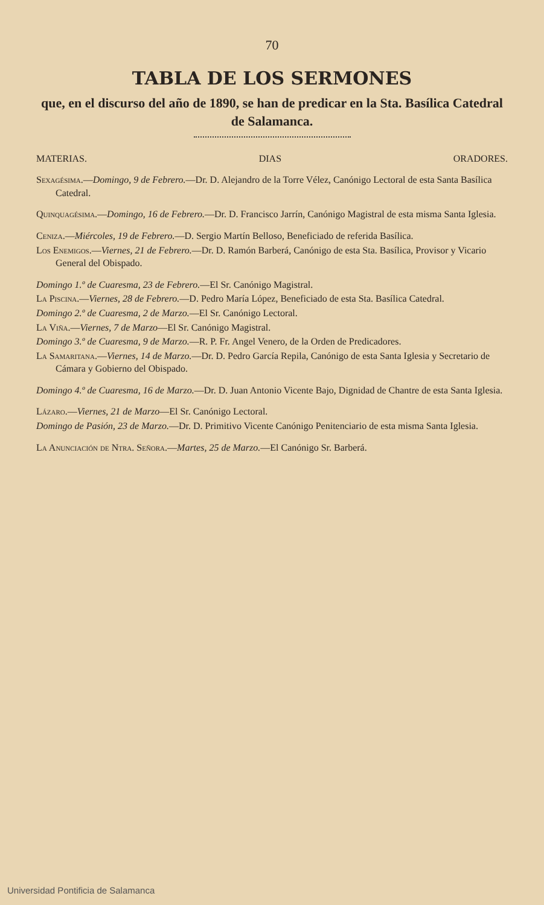70
TABLA DE LOS SERMONES
que, en el discurso del año de 1890, se han de predicar en la Sta. Basílica Catedral de Salamanca.
MATERIAS. DIAS ORADORES.
Sexagésima.—Domingo, 9 de Febrero.—Dr. D. Alejandro de la Torre Vélez, Canónigo Lectoral de esta Santa Basílica Catedral.
Quinquagésima.—Domingo, 16 de Febrero.—Dr. D. Francisco Jarrín, Canónigo Magistral de esta misma Santa Iglesia.
Ceniza.—Miércoles, 19 de Febrero.—D. Sergio Martín Belloso, Beneficiado de referida Basílica.
Los Enemigos.—Viernes, 21 de Febrero.—Dr. D. Ramón Barberá, Canónigo de esta Sta. Basílica, Provisor y Vicario General del Obispado.
Domingo 1.º de Cuaresma, 23 de Febrero.—El Sr. Canónigo Magistral.
La Piscina.—Viernes, 28 de Febrero.—D. Pedro María López, Beneficiado de esta Sta. Basílica Catedral.
Domingo 2.º de Cuaresma, 2 de Marzo.—El Sr. Canónigo Lectoral.
La Viña.—Viernes, 7 de Marzo—El Sr. Canónigo Magistral.
Domingo 3.º de Cuaresma, 9 de Marzo.—R. P. Fr. Angel Venero, de la Orden de Predicadores.
La Samaritana.—Viernes, 14 de Marzo.—Dr. D. Pedro García Repila, Canónigo de esta Santa Iglesia y Secretario de Cámara y Gobierno del Obispado.
Domingo 4.º de Cuaresma, 16 de Marzo.—Dr. D. Juan Antonio Vicente Bajo, Dignidad de Chantre de esta Santa Iglesia.
Lázaro.—Viernes, 21 de Marzo—El Sr. Canónigo Lectoral.
Domingo de Pasión, 23 de Marzo.—Dr. D. Primitivo Vicente Canónigo Penitenciario de esta misma Santa Iglesia.
La Anunciación de Ntra. Señora.—Martes, 25 de Marzo.—El Canónigo Sr. Barberá.
Universidad Pontificia de Salamanca